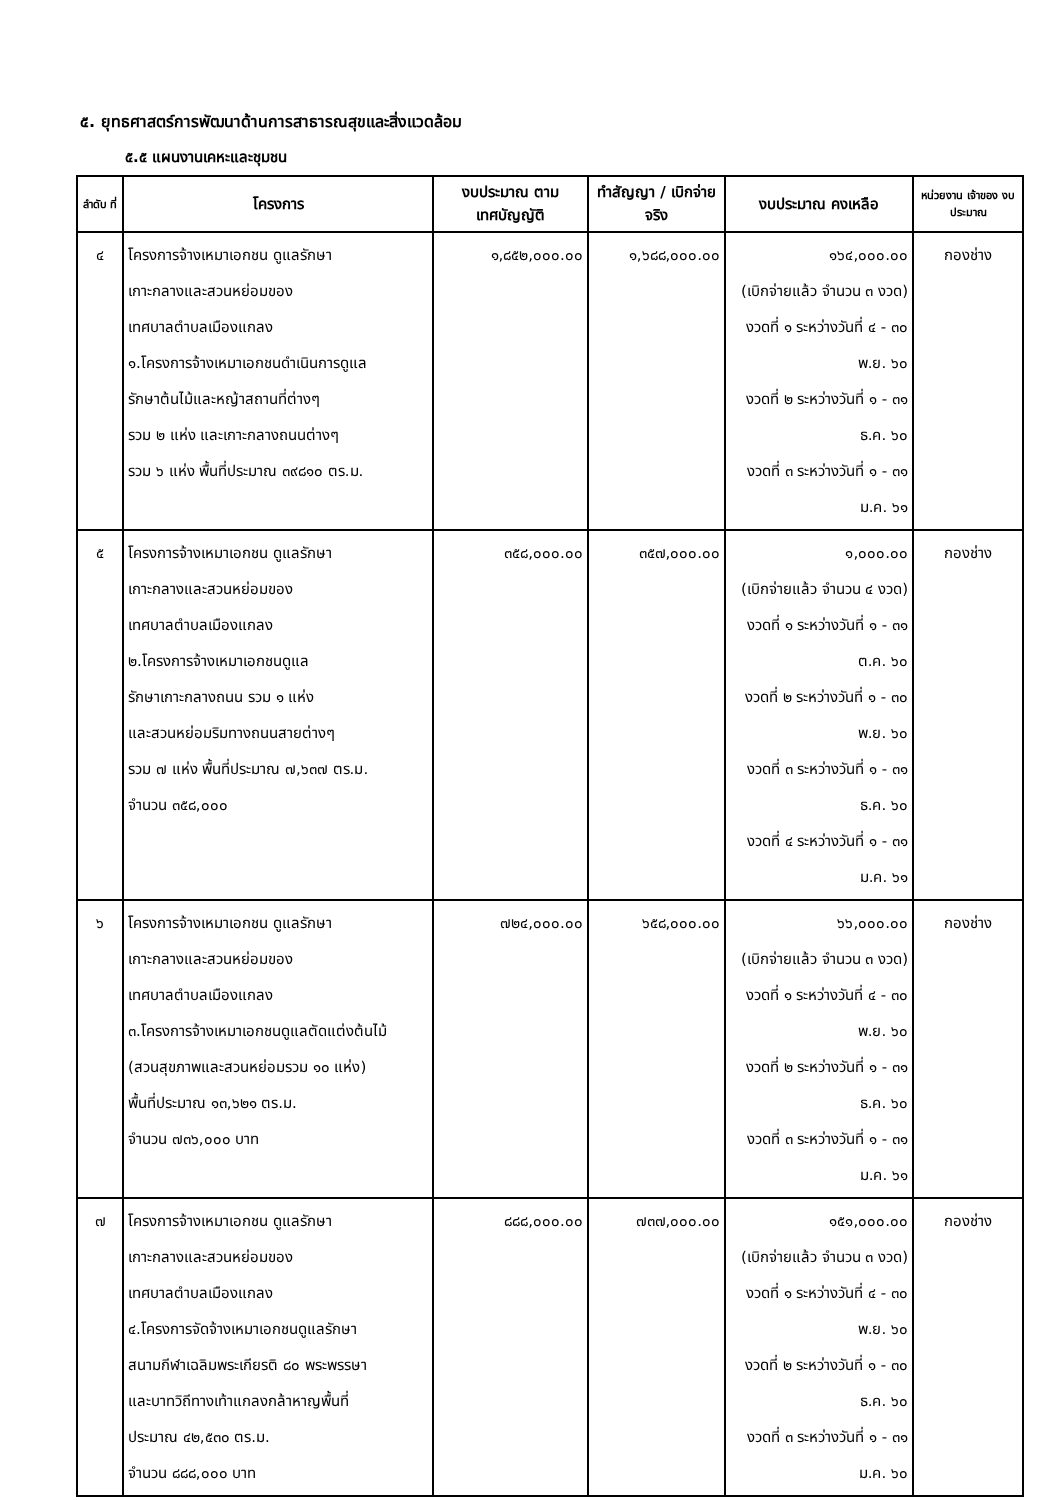๕. ยุทธศาสตร์การพัฒนาด้านการสาธารณสุขและสิ่งแวดล้อม
๕.๕ แผนงานเคหะและชุมชน
| ลำดับ ที่ | โครงการ | งบประมาณ ตามเทศบัญญัติ | ทำสัญญา / เบิกจ่ายจริง | งบประมาณ คงเหลือ | หน่วยงาน เจ้าของ งบประมาณ |
| --- | --- | --- | --- | --- | --- |
| ๔ | โครงการจ้างเหมาเอกชน ดูแลรักษา เกาะกลางและสวนหย่อมของ เทศบาลตำบลเมืองแกลง ๑.โครงการจ้างเหมาเอกชนดำเนินการดูแล รักษาต้นไม้และหญ้าสถานที่ต่างๆ รวม ๒ แห่ง และเกาะกลางถนนต่างๆ รวม ๖ แห่ง พื้นที่ประมาณ ๓๙๘๑๐ ตร.ม. | ๑,๘๕๒,๐๐๐.๐๐ | ๑,๖๘๘,๐๐๐.๐๐ | ๑๖๔,๐๐๐.๐๐ (เบิกจ่ายแล้ว จำนวน ๓ งวด) งวดที่ ๑ ระหว่างวันที่ ๔ - ๓๐ พ.ย. ๖๐ งวดที่ ๒ ระหว่างวันที่ ๑ - ๓๑ ธ.ค. ๖๐ งวดที่ ๓ ระหว่างวันที่ ๑ - ๓๑ ม.ค. ๖๑ | กองช่าง |
| ๕ | โครงการจ้างเหมาเอกชน ดูแลรักษา เกาะกลางและสวนหย่อมของ เทศบาลตำบลเมืองแกลง ๒.โครงการจ้างเหมาเอกชนดูแล รักษาเกาะกลางถนน รวม ๑ แห่ง และสวนหย่อมริมทางถนนสายต่างๆ รวม ๗ แห่ง พื้นที่ประมาณ ๗,๖๓๗ ตร.ม. จำนวน ๓๕๘,๐๐๐ | ๓๕๘,๐๐๐.๐๐ | ๓๕๗,๐๐๐.๐๐ | ๑,๐๐๐.๐๐ (เบิกจ่ายแล้ว จำนวน ๔ งวด) งวดที่ ๑ ระหว่างวันที่ ๑ - ๓๑ ต.ค. ๖๐ งวดที่ ๒ ระหว่างวันที่ ๑ - ๓๐ พ.ย. ๖๐ งวดที่ ๓ ระหว่างวันที่ ๑ - ๓๑ ธ.ค. ๖๐ งวดที่ ๔ ระหว่างวันที่ ๑ - ๓๑ ม.ค. ๖๑ | กองช่าง |
| ๖ | โครงการจ้างเหมาเอกชน ดูแลรักษา เกาะกลางและสวนหย่อมของ เทศบาลตำบลเมืองแกลง ๓.โครงการจ้างเหมาเอกชนดูแลตัดแต่งต้นไม้ (สวนสุขภาพและสวนหย่อมรวม ๑๐ แห่ง) พื้นที่ประมาณ ๑๓,๖๒๑ ตร.ม. จำนวน ๗๓๖,๐๐๐ บาท | ๗๒๔,๐๐๐.๐๐ | ๖๕๘,๐๐๐.๐๐ | ๖๖,๐๐๐.๐๐ (เบิกจ่ายแล้ว จำนวน ๓ งวด) งวดที่ ๑ ระหว่างวันที่ ๔ - ๓๐ พ.ย. ๖๐ งวดที่ ๒ ระหว่างวันที่ ๑ - ๓๑ ธ.ค. ๖๐ งวดที่ ๓ ระหว่างวันที่ ๑ - ๓๑ ม.ค. ๖๑ | กองช่าง |
| ๗ | โครงการจ้างเหมาเอกชน ดูแลรักษา เกาะกลางและสวนหย่อมของ เทศบาลตำบลเมืองแกลง ๔.โครงการจัดจ้างเหมาเอกชนดูแลรักษา สนามกีฬาเฉลิมพระเกียรติ ๘๐ พระพรรษา และบาทวิถีทางเท้าแกลงกล้าหาญพื้นที่ ประมาณ ๔๒,๕๓๐ ตร.ม. จำนวน ๘๘๘,๐๐๐ บาท | ๘๘๘,๐๐๐.๐๐ | ๗๓๗,๐๐๐.๐๐ | ๑๕๑,๐๐๐.๐๐ (เบิกจ่ายแล้ว จำนวน ๓ งวด) งวดที่ ๑ ระหว่างวันที่ ๔ - ๓๐ พ.ย. ๖๐ งวดที่ ๒ ระหว่างวันที่ ๑ - ๓๐ ธ.ค. ๖๐ งวดที่ ๓ ระหว่างวันที่ ๑ - ๓๑ ม.ค. ๖๐ | กองช่าง |